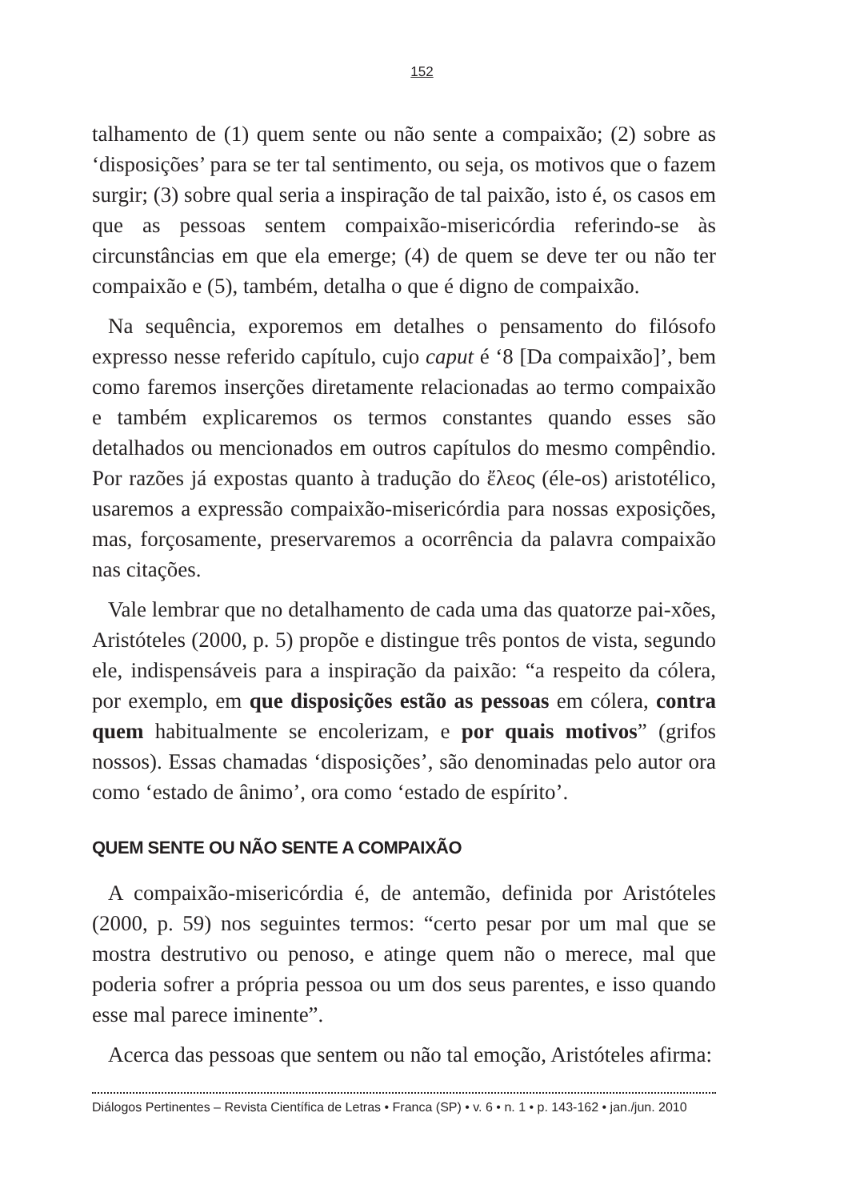152
talhamento de (1) quem sente ou não sente a compaixão; (2) sobre as ‘disposições’ para se ter tal sentimento, ou seja, os motivos que o fazem surgir; (3) sobre qual seria a inspiração de tal paixão, isto é, os casos em que as pessoas sentem compaixão-misericórdia referindo-se às circunstâncias em que ela emerge; (4) de quem se deve ter ou não ter compaixão e (5), também, detalha o que é digno de compaixão.
Na sequência, exporemos em detalhes o pensamento do filósofo expresso nesse referido capítulo, cujo caput é ‘8 [Da compaixão]’, bem como faremos inserções diretamente relacionadas ao termo compaixão e também explicaremos os termos constantes quando esses são detalhados ou mencionados em outros capítulos do mesmo compêndio. Por razões já expostas quanto à tradução do ἔλεος (éle-os) aristotélico, usaremos a expressão compaixão-misericórdia para nossas exposições, mas, forçosamente, preservaremos a ocorrência da palavra compaixão nas citações.
Vale lembrar que no detalhamento de cada uma das quatorze pai-xões, Aristóteles (2000, p. 5) propõe e distingue três pontos de vista, segundo ele, indispensáveis para a inspiração da paixão: “a respeito da cólera, por exemplo, em que disposições estão as pessoas em cólera, contra quem habitualmente se encolerizam, e por quais motivos” (grifos nossos). Essas chamadas ‘disposições’, são denominadas pelo autor ora como ‘estado de ânimo’, ora como ‘estado de espírito’.
QUEM SENTE OU NÃO SENTE A COMPAIXÃO
A compaixão-misericórdia é, de antemão, definida por Aristóteles (2000, p. 59) nos seguintes termos: “certo pesar por um mal que se mostra destrutivo ou penoso, e atinge quem não o merece, mal que poderia sofrer a própria pessoa ou um dos seus parentes, e isso quando esse mal parece iminente”.
Acerca das pessoas que sentem ou não tal emoção, Aristóteles afirma:
Diálogos Pertinentes – Revista Científica de Letras • Franca (SP) • v. 6 • n. 1 • p. 143-162 • jan./jun. 2010